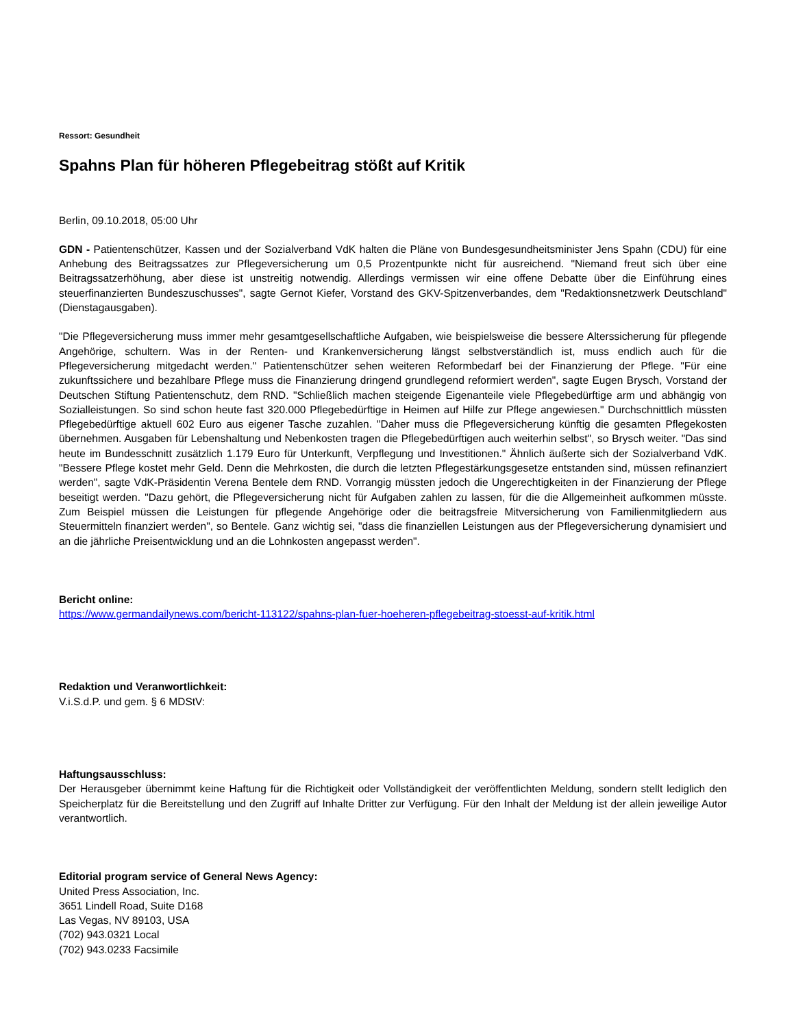Ressort: Gesundheit
Spahns Plan für höheren Pflegebeitrag stößt auf Kritik
Berlin, 09.10.2018, 05:00 Uhr
GDN - Patientenschützer, Kassen und der Sozialverband VdK halten die Pläne von Bundesgesundheitsminister Jens Spahn (CDU) für eine Anhebung des Beitragssatzes zur Pflegeversicherung um 0,5 Prozentpunkte nicht für ausreichend. "Niemand freut sich über eine Beitragssatzerhöhung, aber diese ist unstreitig notwendig. Allerdings vermissen wir eine offene Debatte über die Einführung eines steuerfinanzierten Bundeszuschusses", sagte Gernot Kiefer, Vorstand des GKV-Spitzenverbandes, dem "Redaktionsnetzwerk Deutschland" (Dienstagausgaben).
"Die Pflegeversicherung muss immer mehr gesamtgesellschaftliche Aufgaben, wie beispielsweise die bessere Alterssicherung für pflegende Angehörige, schultern. Was in der Renten- und Krankenversicherung längst selbstverständlich ist, muss endlich auch für die Pflegeversicherung mitgedacht werden." Patientenschützer sehen weiteren Reformbedarf bei der Finanzierung der Pflege. "Für eine zukunftssichere und bezahlbare Pflege muss die Finanzierung dringend grundlegend reformiert werden", sagte Eugen Brysch, Vorstand der Deutschen Stiftung Patientenschutz, dem RND. "Schließlich machen steigende Eigenanteile viele Pflegebedürftige arm und abhängig von Sozialleistungen. So sind schon heute fast 320.000 Pflegebedürftige in Heimen auf Hilfe zur Pflege angewiesen." Durchschnittlich müssten Pflegebedürftige aktuell 602 Euro aus eigener Tasche zuzahlen. "Daher muss die Pflegeversicherung künftig die gesamten Pflegekosten übernehmen. Ausgaben für Lebenshaltung und Nebenkosten tragen die Pflegebedürftigen auch weiterhin selbst", so Brysch weiter. "Das sind heute im Bundesschnitt zusätzlich 1.179 Euro für Unterkunft, Verpflegung und Investitionen." Ähnlich äußerte sich der Sozialverband VdK. "Bessere Pflege kostet mehr Geld. Denn die Mehrkosten, die durch die letzten Pflegestärkungsgesetze entstanden sind, müssen refinanziert werden", sagte VdK-Präsidentin Verena Bentele dem RND. Vorrangig müssten jedoch die Ungerechtigkeiten in der Finanzierung der Pflege beseitigt werden. "Dazu gehört, die Pflegeversicherung nicht für Aufgaben zahlen zu lassen, für die die Allgemeinheit aufkommen müsste. Zum Beispiel müssen die Leistungen für pflegende Angehörige oder die beitragsfreie Mitversicherung von Familienmitgliedern aus Steuermitteln finanziert werden", so Bentele. Ganz wichtig sei, "dass die finanziellen Leistungen aus der Pflegeversicherung dynamisiert und an die jährliche Preisentwicklung und an die Lohnkosten angepasst werden".
Bericht online:
https://www.germandailynews.com/bericht-113122/spahns-plan-fuer-hoeheren-pflegebeitrag-stoesst-auf-kritik.html
Redaktion und Veranwortlichkeit:
V.i.S.d.P. und gem. § 6 MDStV:
Haftungsausschluss:
Der Herausgeber übernimmt keine Haftung für die Richtigkeit oder Vollständigkeit der veröffentlichten Meldung, sondern stellt lediglich den Speicherplatz für die Bereitstellung und den Zugriff auf Inhalte Dritter zur Verfügung. Für den Inhalt der Meldung ist der allein jeweilige Autor verantwortlich.
Editorial program service of General News Agency:
United Press Association, Inc.
3651 Lindell Road, Suite D168
Las Vegas, NV 89103, USA
(702) 943.0321 Local
(702) 943.0233 Facsimile